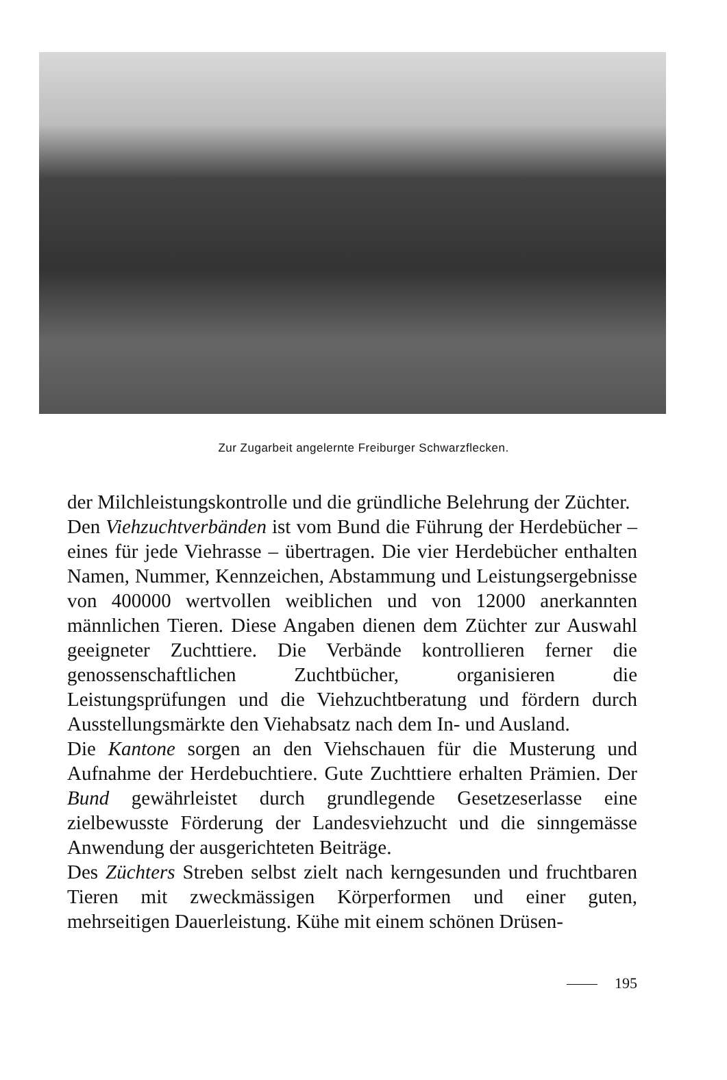Zur Zugarbeit angelernte Freiburger Schwarzflecken.
der Milchleistungskontrolle und die gründliche Belehrung der Züchter.
Den Viehzuchtverbänden ist vom Bund die Führung der Herdebücher – eines für jede Viehrasse – übertragen. Die vier Herdebücher enthalten Namen, Nummer, Kennzeichen, Abstammung und Leistungsergebnisse von 400000 wertvollen weiblichen und von 12000 anerkannten männlichen Tieren. Diese Angaben dienen dem Züchter zur Auswahl geeigneter Zuchttiere. Die Verbände kontrollieren ferner die genossenschaftlichen Zuchtbücher, organisieren die Leistungsprüfungen und die Viehzuchtberatung und fördern durch Ausstellungsmärkte den Viehabsatz nach dem In- und Ausland.
Die Kantone sorgen an den Viehschauen für die Musterung und Aufnahme der Herdebuchtiere. Gute Zuchttiere erhalten Prämien. Der Bund gewährleistet durch grundlegende Gesetzeserlasse eine zielbewusste Förderung der Landesviehzucht und die sinngemässe Anwendung der ausgerichteten Beiträge.
Des Züchters Streben selbst zielt nach kerngesunden und fruchtbaren Tieren mit zweckmässigen Körperformen und einer guten, mehrseitigen Dauerleistung. Kühe mit einem schönen Drüsen-
195